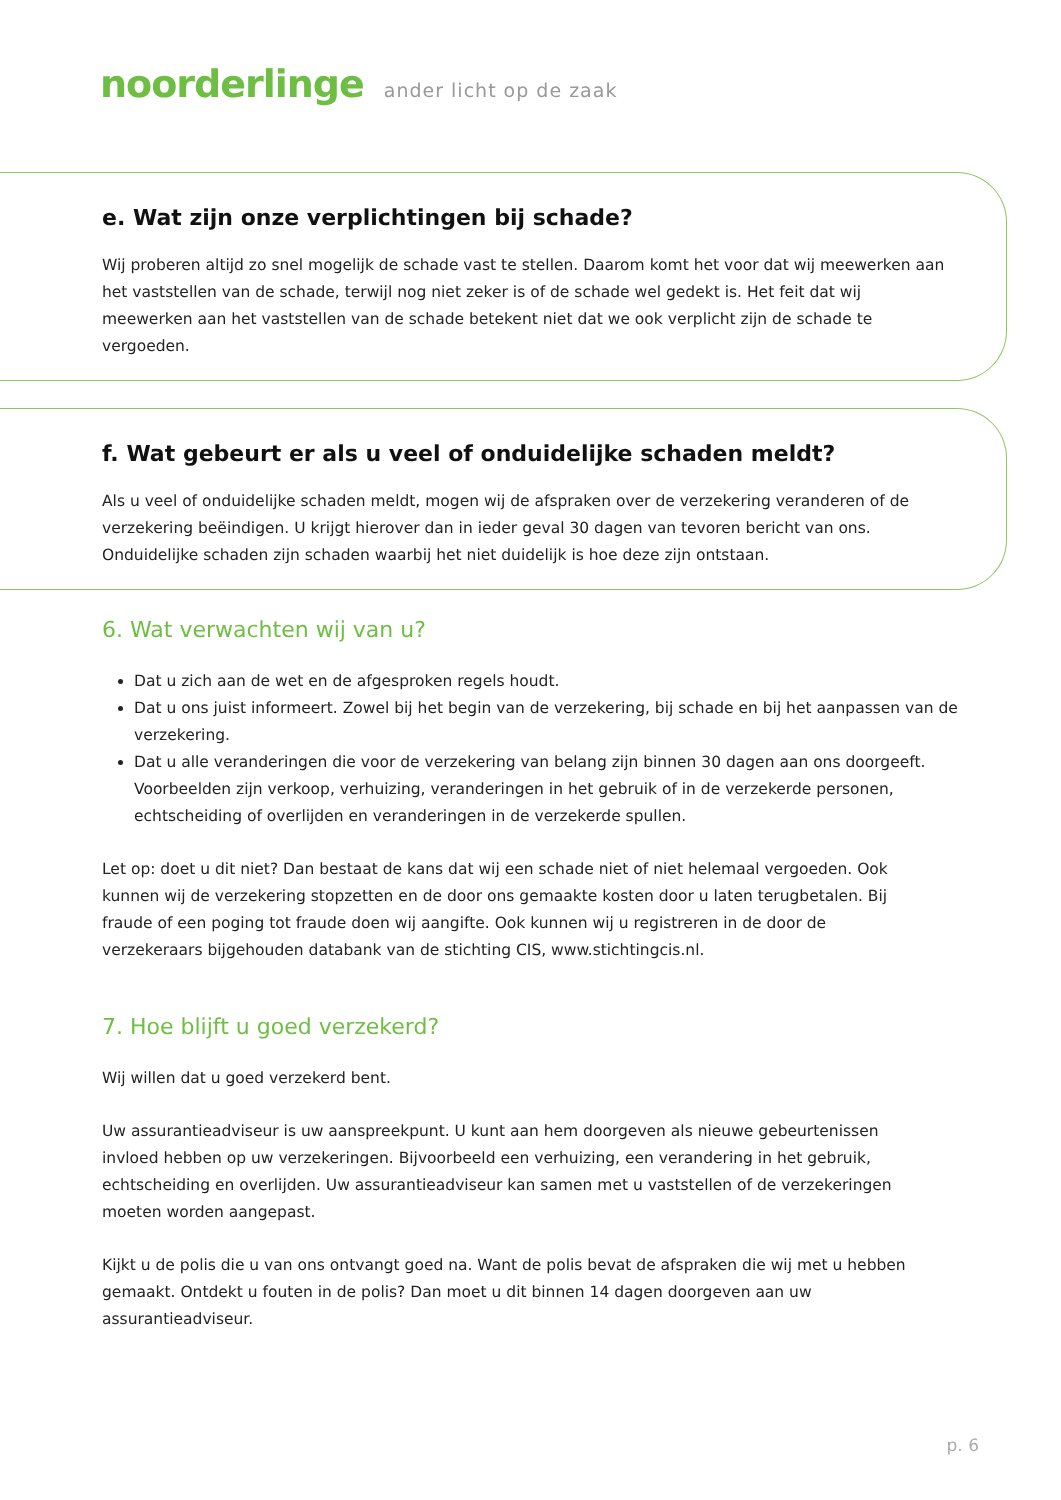noorderlinge ander licht op de zaak
e. Wat zijn onze verplichtingen bij schade?
Wij proberen altijd zo snel mogelijk de schade vast te stellen. Daarom komt het voor dat wij meewerken aan het vaststellen van de schade, terwijl nog niet zeker is of de schade wel gedekt is. Het feit dat wij meewerken aan het vaststellen van de schade betekent niet dat we ook verplicht zijn de schade te vergoeden.
f. Wat gebeurt er als u veel of onduidelijke schaden meldt?
Als u veel of onduidelijke schaden meldt, mogen wij de afspraken over de verzekering veranderen of de verzekering beëindigen. U krijgt hierover dan in ieder geval 30 dagen van tevoren bericht van ons. Onduidelijke schaden zijn schaden waarbij het niet duidelijk is hoe deze zijn ontstaan.
6. Wat verwachten wij van u?
Dat u zich aan de wet en de afgesproken regels houdt.
Dat u ons juist informeert. Zowel bij het begin van de verzekering, bij schade en bij het aanpassen van de verzekering.
Dat u alle veranderingen die voor de verzekering van belang zijn binnen 30 dagen aan ons doorgeeft. Voorbeelden zijn verkoop, verhuizing, veranderingen in het gebruik of in de verzekerde personen, echtscheiding of overlijden en veranderingen in de verzekerde spullen.
Let op: doet u dit niet? Dan bestaat de kans dat wij een schade niet of niet helemaal vergoeden. Ook kunnen wij de verzekering stopzetten en de door ons gemaakte kosten door u laten terugbetalen. Bij fraude of een poging tot fraude doen wij aangifte. Ook kunnen wij u registreren in de door de verzekeraars bijgehouden databank van de stichting CIS, www.stichtingcis.nl.
7. Hoe blijft u goed verzekerd?
Wij willen dat u goed verzekerd bent.
Uw assurantieadviseur is uw aanspreekpunt. U kunt aan hem doorgeven als nieuwe gebeurtenissen invloed hebben op uw verzekeringen. Bijvoorbeeld een verhuizing, een verandering in het gebruik, echtscheiding en overlijden. Uw assurantieadviseur kan samen met u vaststellen of de verzekeringen moeten worden aangepast.
Kijkt u de polis die u van ons ontvangt goed na. Want de polis bevat de afspraken die wij met u hebben gemaakt. Ontdekt u fouten in de polis? Dan moet u dit binnen 14 dagen doorgeven aan uw assurantieadviseur.
p. 6